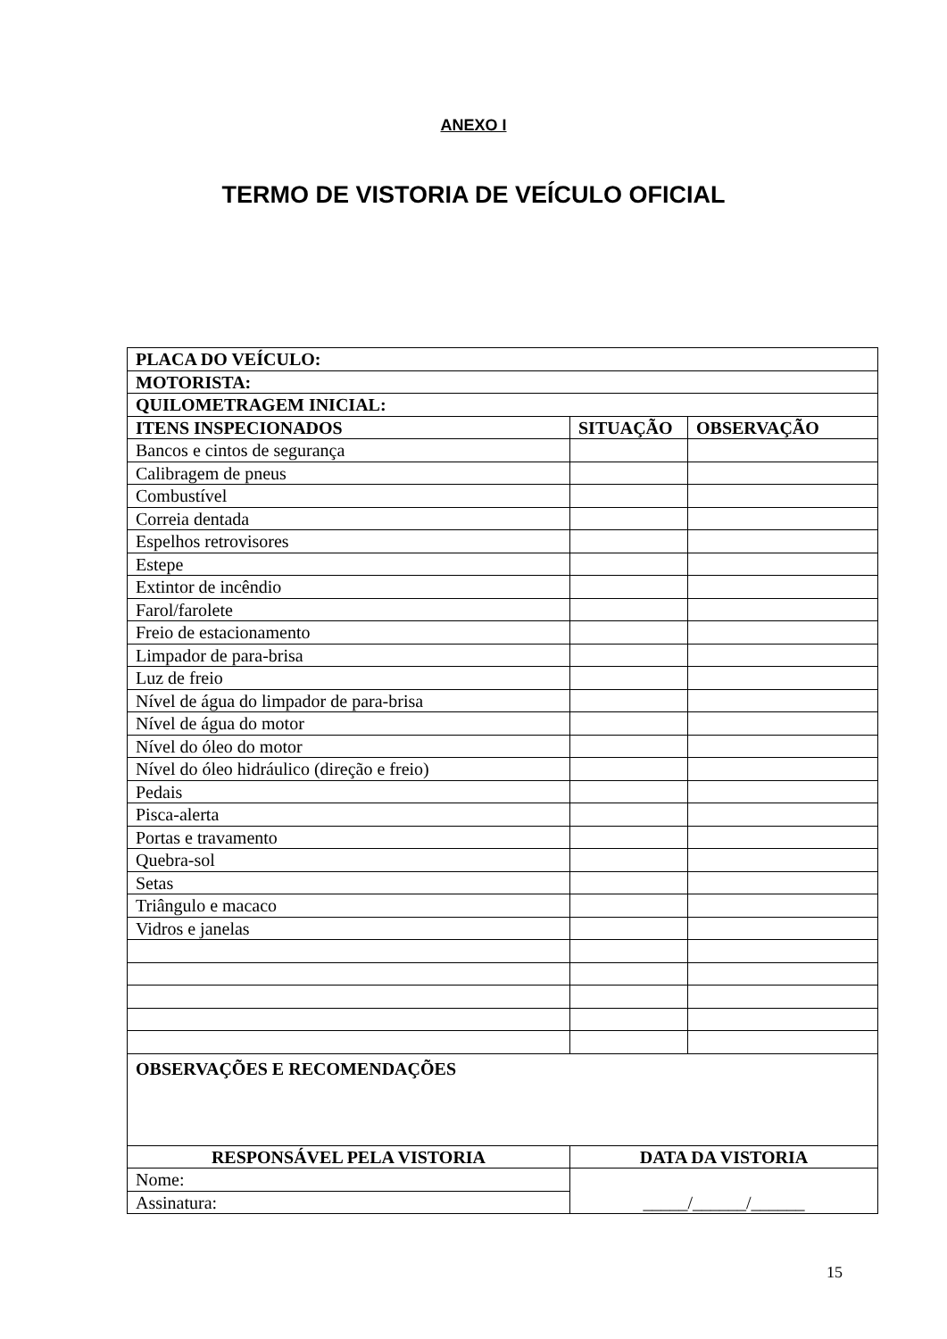ANEXO I
TERMO DE VISTORIA DE VEÍCULO OFICIAL
| PLACA DO VEÍCULO: | | |
| --- | --- | --- |
| MOTORISTA: | | |
| QUILOMETRAGEM INICIAL: | | |
| ITENS INSPECIONADOS | SITUAÇÃO | OBSERVAÇÃO |
| Bancos e cintos de segurança | | |
| Calibragem de pneus | | |
| Combustível | | |
| Correia dentada | | |
| Espelhos retrovisores | | |
| Estepe | | |
| Extintor de incêndio | | |
| Farol/farolete | | |
| Freio de estacionamento | | |
| Limpador de para-brisa | | |
| Luz de freio | | |
| Nível de água do limpador de para-brisa | | |
| Nível de água do motor | | |
| Nível do óleo do motor | | |
| Nível do óleo hidráulico (direção e freio) | | |
| Pedais | | |
| Pisca-alerta | | |
| Portas e travamento | | |
| Quebra-sol | | |
| Setas | | |
| Triângulo e macaco | | |
| Vidros e janelas | | |
| OBSERVAÇÕES E RECOMENDAÇÕES | | |
| RESPONSÁVEL PELA VISTORIA | DATA DA VISTORIA | |
| Nome: | _____/______/______ | |
| Assinatura: | | |
15